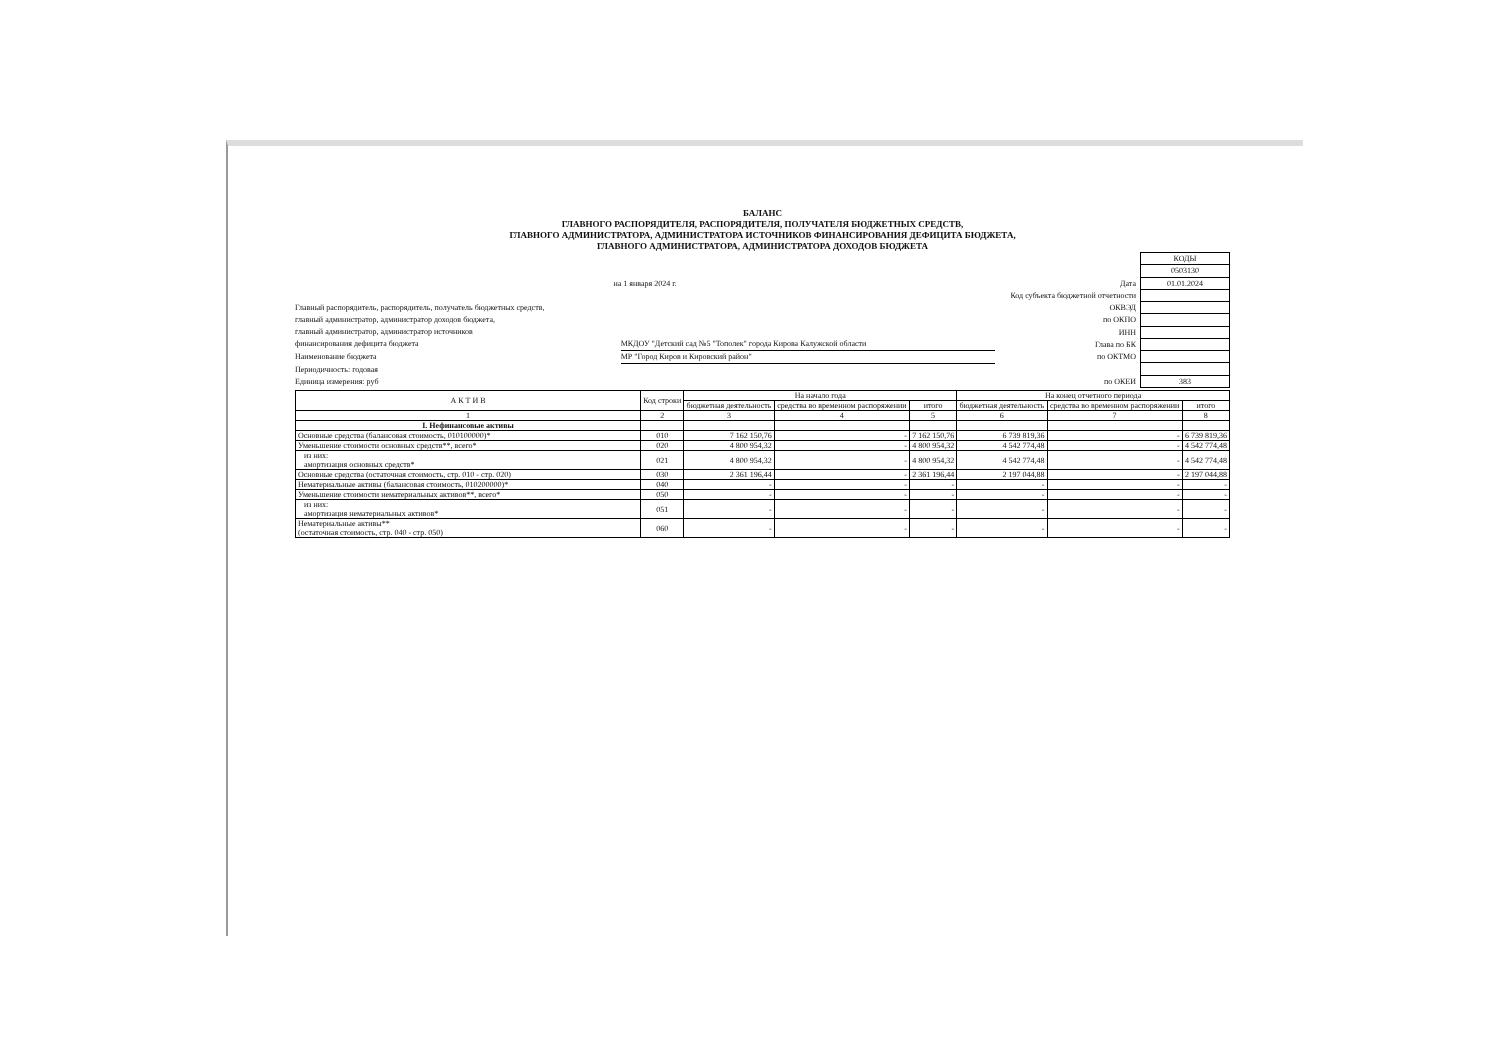БАЛАНС
ГЛАВНОГО РАСПОРЯДИТЕЛЯ, РАСПОРЯДИТЕЛЯ, ПОЛУЧАТЕЛЯ БЮДЖЕТНЫХ СРЕДСТВ,
ГЛАВНОГО АДМИНИСТРАТОРА, АДМИНИСТРАТОРА ИСТОЧНИКОВ ФИНАНСИРОВАНИЯ ДЕФИЦИТА БЮДЖЕТА,
ГЛАВНОГО АДМИНИСТРАТОРА, АДМИНИСТРАТОРА ДОХОДОВ БЮДЖЕТА
на 1 января 2024 г.
Главный распорядитель, распорядитель, получатель бюджетных средств,
главный администратор, администратор доходов бюджета,
главный администратор, администратор источников
финансирования дефицита бюджета МКДОУ "Детский сад №5 "Тополек" города Кирова Калужской области
Наименование бюджета МР "Город Киров и Кировский район"
Периодичность: годовая
Единица измерения: руб
| | КОДЫ |
| | 0503130 |
| Дата | 01.01.2024 |
| Код субъекта бюджетной отчетности | |
| ОКВЭД | |
| по ОКПО | |
| ИНН | |
| Глава по БК | |
| по ОКТМО | |
| по ОКЕИ | 383 |
| А К Т И В | Код строки | На начало года | | | На конец отчетного периода | | |
| --- | --- | --- | --- | --- | --- | --- | --- |
| | | бюджетная деятельность | средства во временном распоряжении | итого | бюджетная деятельность | средства во временном распоряжении | итого |
| 1 | 2 | 3 | 4 | 5 | 6 | 7 | 8 |
| I. Нефинансовые активы | | | | | | | |
| Основные средства (балансовая стоимость, 010100000)* | 010 | 7 162 150,76 | - | 7 162 150,76 | 6 739 819,36 | - | 6 739 819,36 |
| Уменьшение стоимости основных средств**, всего* | 020 | 4 800 954,32 | - | 4 800 954,32 | 4 542 774,48 | - | 4 542 774,48 |
| из них: амортизация основных средств* | 021 | 4 800 954,32 | - | 4 800 954,32 | 4 542 774,48 | - | 4 542 774,48 |
| Основные средства (остаточная стоимость, стр. 010 - стр. 020) | 030 | 2 361 196,44 | - | 2 361 196,44 | 2 197 044,88 | - | 2 197 044,88 |
| Нематериальные активы (балансовая стоимость, 010200000)* | 040 | - | - | - | - | - | - |
| Уменьшение стоимости нематериальных активов**, всего* | 050 | - | - | - | - | - | - |
| из них: амортизация нематериальных активов* | 051 | - | - | - | - | - | - |
| Нематериальные активы** (остаточная стоимость, стр. 040 - стр. 050) | 060 | - | - | - | - | - | - |